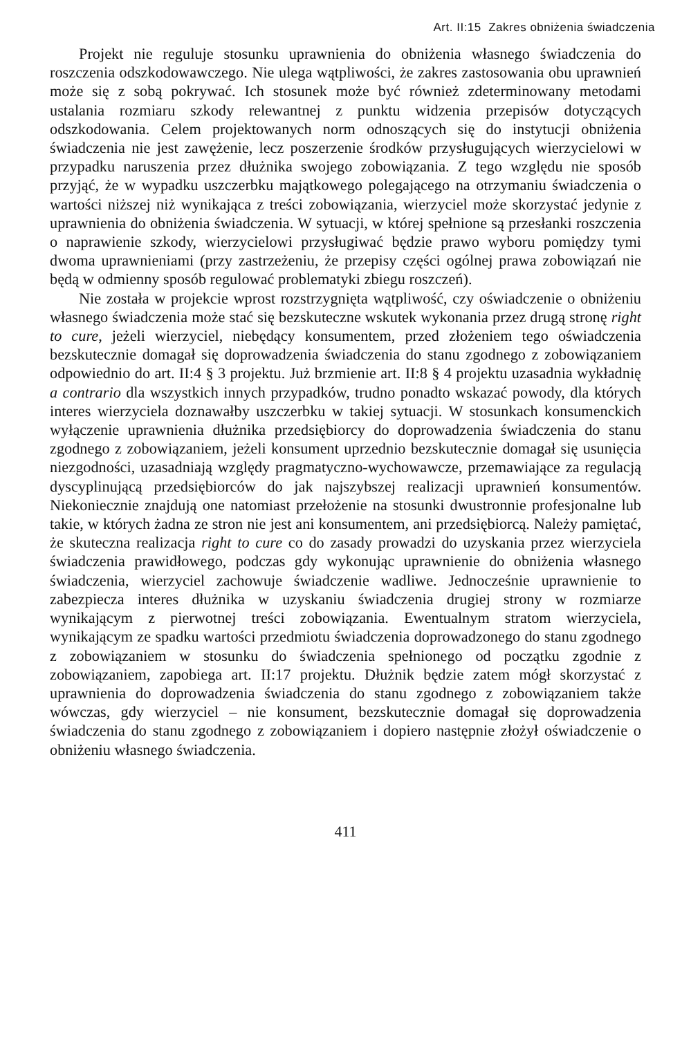Art. II:15 Zakres obniżenia świadczenia
Projekt nie reguluje stosunku uprawnienia do obniżenia własnego świadczenia do roszczenia odszkodowawczego. Nie ulega wątpliwości, że zakres zastosowania obu uprawnień może się z sobą pokrywać. Ich stosunek może być również zdeterminowany metodami ustalania rozmiaru szkody relewantnej z punktu widzenia przepisów dotyczących odszkodowania. Celem projektowanych norm odnoszących się do instytucji obniżenia świadczenia nie jest zawężenie, lecz poszerzenie środków przysługujących wierzycielowi w przypadku naruszenia przez dłużnika swojego zobowiązania. Z tego względu nie sposób przyjąć, że w wypadku uszczerbku majątkowego polegającego na otrzymaniu świadczenia o wartości niższej niż wynikająca z treści zobowiązania, wierzyciel może skorzystać jedynie z uprawnienia do obniżenia świadczenia. W sytuacji, w której spełnione są przesłanki roszczenia o naprawienie szkody, wierzycielowi przysługiwać będzie prawo wyboru pomiędzy tymi dwoma uprawnieniami (przy zastrzeżeniu, że przepisy części ogólnej prawa zobowiązań nie będą w odmienny sposób regulować problematyki zbiegu roszczeń).
Nie została w projekcie wprost rozstrzygnięta wątpliwość, czy oświadczenie o obniżeniu własnego świadczenia może stać się bezskuteczne wskutek wykonania przez drugą stronę right to cure, jeżeli wierzyciel, niebędący konsumentem, przed złożeniem tego oświadczenia bezskutecznie domagał się doprowadzenia świadczenia do stanu zgodnego z zobowiązaniem odpowiednio do art. II:4 § 3 projektu. Już brzmienie art. II:8 § 4 projektu uzasadnia wykładnię a contrario dla wszystkich innych przypadków, trudno ponadto wskazać powody, dla których interes wierzyciela doznawałby uszczerbku w takiej sytuacji. W stosunkach konsumenckich wyłączenie uprawnienia dłużnika przedsiębiorcy do doprowadzenia świadczenia do stanu zgodnego z zobowiązaniem, jeżeli konsument uprzednio bezskutecznie domagał się usunięcia niezgodności, uzasadniają względy pragmatyczno-wychowawcze, przemawiające za regulacją dyscyplinującą przedsiębiorców do jak najszybszej realizacji uprawnień konsumentów. Niekoniecznie znajdują one natomiast przełożenie na stosunki dwustronnie profesjonalne lub takie, w których żadna ze stron nie jest ani konsumentem, ani przedsiębiorcą. Należy pamiętać, że skuteczna realizacja right to cure co do zasady prowadzi do uzyskania przez wierzyciela świadczenia prawidłowego, podczas gdy wykonując uprawnienie do obniżenia własnego świadczenia, wierzyciel zachowuje świadczenie wadliwe. Jednocześnie uprawnienie to zabezpiecza interes dłużnika w uzyskaniu świadczenia drugiej strony w rozmiarze wynikającym z pierwotnej treści zobowiązania. Ewentualnym stratom wierzyciela, wynikającym ze spadku wartości przedmiotu świadczenia doprowadzonego do stanu zgodnego z zobowiązaniem w stosunku do świadczenia spełnionego od początku zgodnie z zobowiązaniem, zapobiega art. II:17 projektu. Dłużnik będzie zatem mógł skorzystać z uprawnienia do doprowadzenia świadczenia do stanu zgodnego z zobowiązaniem także wówczas, gdy wierzyciel – nie konsument, bezskutecznie domagał się doprowadzenia świadczenia do stanu zgodnego z zobowiązaniem i dopiero następnie złożył oświadczenie o obniżeniu własnego świadczenia.
411